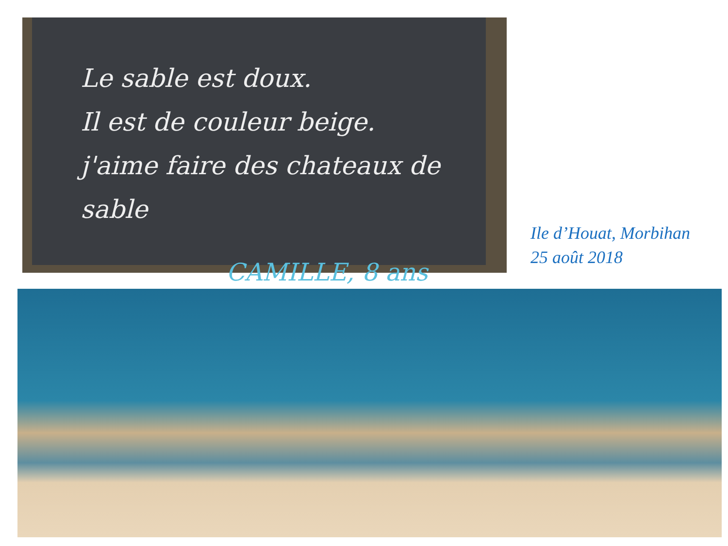Le sable est doux.
Il est de couleur beige.
j'aime faire des chateaux de sable
CAMILLE, 8 ans
Ile d’Houat, Morbihan
25 août 2018